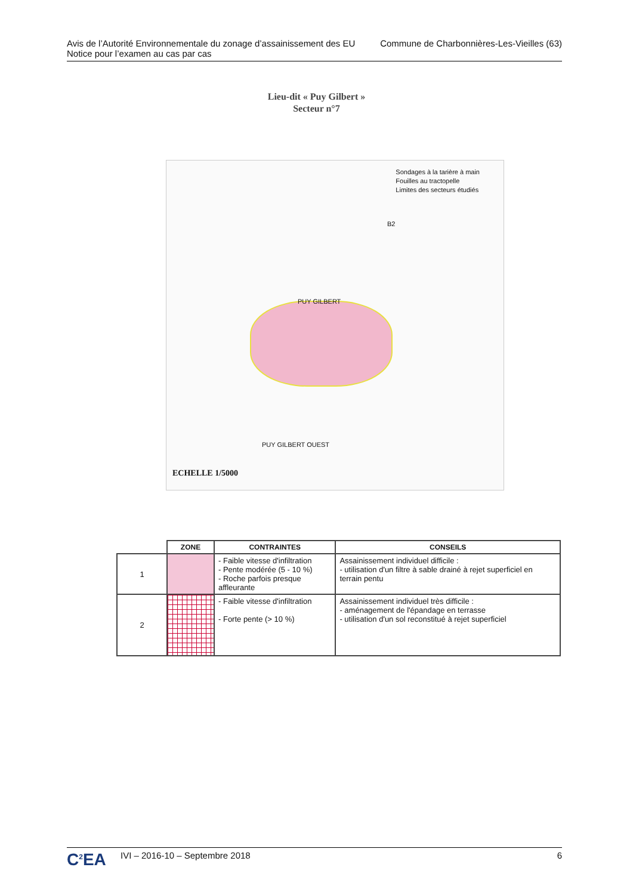Avis de l’Autorité Environnementale du zonage d’assainissement des EU
Notice pour l’examen au cas par cas
Commune de Charbonnières-Les-Vieilles (63)
Lieu-dit « Puy Gilbert »
Secteur n°7
Sondages à la tarière à main
Fouilles au tractopelle
Limites des secteurs étudiés
PUY GILBERT
PUY GILBERT OUEST
B2
ECHELLE 1/5000
| | ZONE | CONTRAINTES | CONSEILS |
| --- | --- | --- | --- |
| 1 | | - Faible vitesse d'infiltration - Pente modérée (5 - 10 %) - Roche parfois presque affleurante | Assainissement individuel difficile : - utilisation d'un filtre à sable drainé à rejet superficiel en terrain pentu |
| 2 | | - Faible vitesse d'infiltration - Forte pente (> 10 %) | Assainissement individuel très difficile : - aménagement de l'épandage en terrasse - utilisation d'un sol reconstitué à rejet superficiel |
C<sup>2</sup>EA
IVI – 2016-10 – Septembre 2018 6